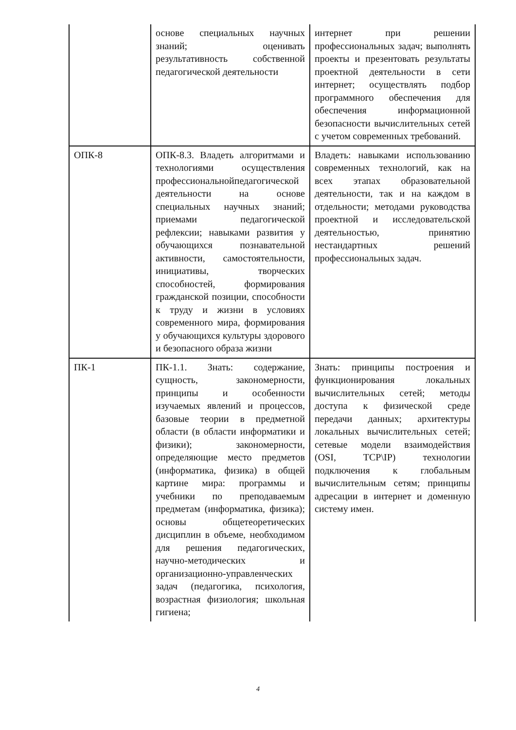| | основе специальных научных знаний; оценивать результативность собственной педагогической деятельности | интернет при решении профессиональных задач; выполнять проекты и презентовать результаты проектной деятельности в сети интернет; осуществлять подбор программного обеспечения для обеспечения информационной безопасности вычислительных сетей с учетом современных требований. |
| ОПК-8 | ОПК-8.3. Владеть алгоритмами и технологиями осуществления профессиональнойпедагогической деятельности на основе специальных научных знаний; приемами педагогической рефлексии; навыками развития у обучающихся познавательной активности, самостоятельности, инициативы, творческих способностей, формирования гражданской позиции, способности к труду и жизни в условиях современного мира, формирования у обучающихся культуры здорового и безопасного образа жизни | Владеть: навыками использованию современных технологий, как на всех этапах образовательной деятельности, так и на каждом в отдельности; методами руководства проектной и исследовательской деятельностью, принятию нестандартных решений профессиональных задач. |
| ПК-1 | ПК-1.1. Знать: содержание, сущность, закономерности, принципы и особенности изучаемых явлений и процессов, базовые теории в предметной области (в области информатики и физики); закономерности, определяющие место предметов (информатика, физика) в общей картине мира: программы и учебники по преподаваемым предметам (информатика, физика); основы общетеоретических дисциплин в объеме, необходимом для решения педагогических, научно-методических и организационно-управленческих задач (педагогика, психология, возрастная физиология; школьная гигиена; | Знать: принципы построения и функционирования локальных вычислительных сетей; методы доступа к физической среде передачи данных; архитектуры локальных вычислительных сетей; сетевые модели взаимодействия (OSI, TCP\IP) технологии подключения к глобальным вычислительным сетям; принципы адресации в интернет и доменную систему имен. |
4